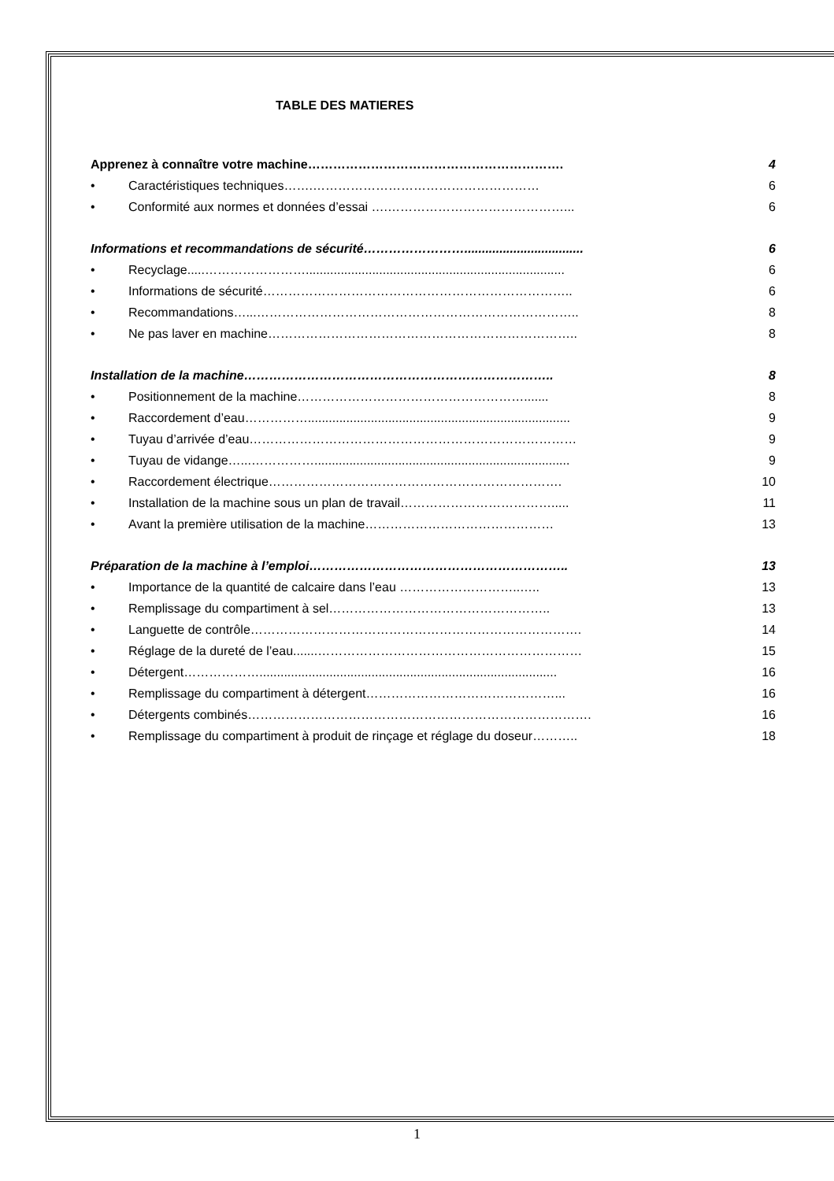TABLE DES MATIERES
Apprenez à connaître votre machine……………………………………………………. 4
• Caractéristiques techniques…….……………………………………………… 6
• Conformité aux normes et données d’essai ….……………………………………... 6
Informations et recommandations de sécurité…………………….................................. 6
• Recyclage.....…………………….......................................................................... 6
• Informations de sécurité……………………………………………………………….. 6
• Recommandations…...………………………………………………………………….. 8
• Ne pas laver en machine……………………………………………………………….. 8
Installation de la machine……………………………………………………………….. 8
• Positionnement de la machine………………………………………………....... 8
• Raccordement d’eau……………........................................................................... 9
• Tuyau d’arrivée d’eau…………………………………………………………………… 9
• Tuyau de vidange…...……………......................................................................... 9
• Raccordement électrique……………………………………………………………. 10
• Installation de la machine sous un plan de travail………………………………..... 11
• Avant la première utilisation de la machine……………………………………… 13
Préparation de la machine à l’emploi…………………………………………………….. 13
• Importance de la quantité de calcaire dans l’eau ………………………..….. 13
• Remplissage du compartiment à sel…………………………………………….. 13
• Languette de contrôle……………………………………………………………………. 14
• Réglage de la dureté de l’eau.......……………………………………………………… 15
• Détergent………………..................................................................................... 16
• Remplissage du compartiment à détergent………………………………………... 16
• Détergents combinés………………………………………………………………………. 16
• Remplissage du compartiment à produit de rinçage et réglage du doseur……….. 18
1